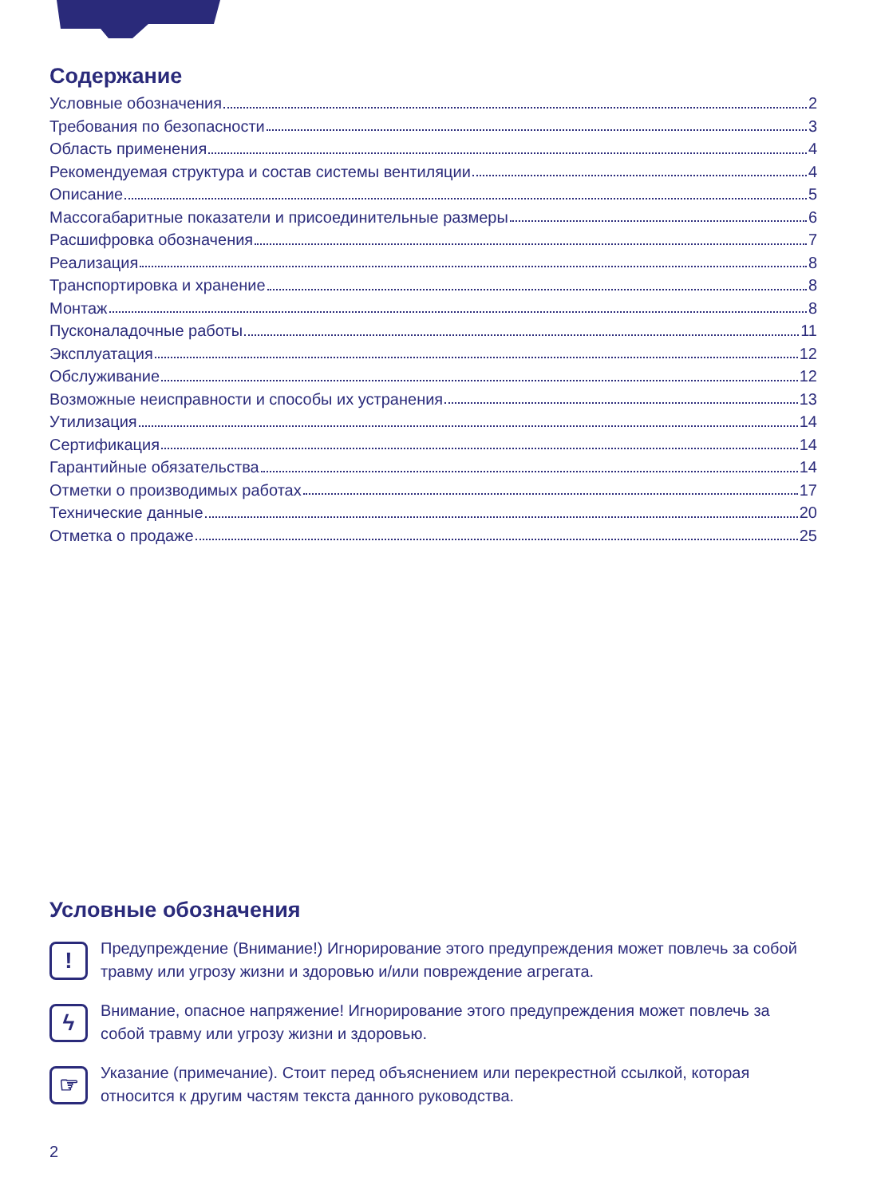Содержание
Условные обозначения 2
Требования по безопасности 3
Область применения 4
Рекомендуемая структура и состав системы вентиляции 4
Описание 5
Массогабаритные показатели и присоединительные размеры 6
Расшифровка обозначения 7
Реализация 8
Транспортировка и хранение 8
Монтаж 8
Пусконаладочные работы 11
Эксплуатация 12
Обслуживание 12
Возможные неисправности и способы их устранения 13
Утилизация 14
Сертификация 14
Гарантийные обязательства 14
Отметки о производимых работах 17
Технические данные 20
Отметка о продаже 25
Условные обозначения
!
Предупреждение (Внимание!) Игнорирование этого предупреждения может повлечь за собой травму или угрозу жизни и здоровью и/или повреждение агрегата.
ϟ
Внимание, опасное напряжение! Игнорирование этого предупреждения может повлечь за собой травму или угрозу жизни и здоровью.
☞
Указание (примечание). Стоит перед объяснением или перекрестной ссылкой, которая относится к другим частям текста данного руководства.
2